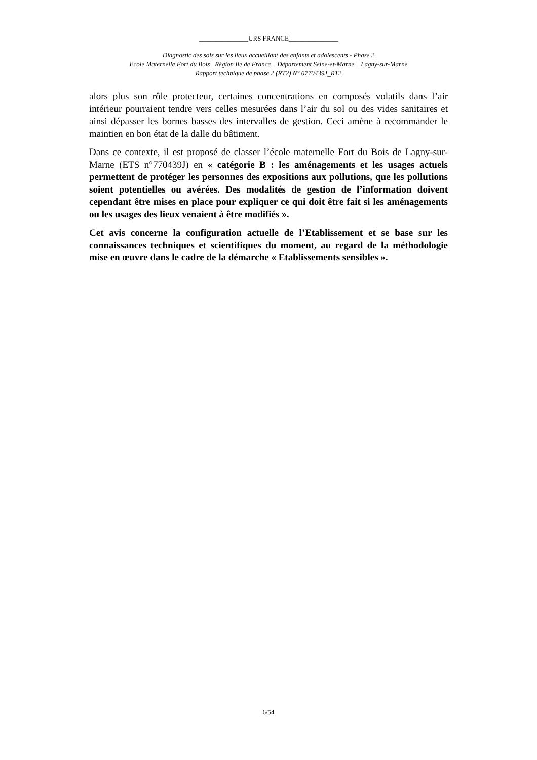_______________URS FRANCE_______________
Diagnostic des sols sur les lieux accueillant des enfants et adolescents - Phase 2
Ecole Maternelle Fort du Bois_ Région Ile de France _ Département Seine-et-Marne _ Lagny-sur-Marne
Rapport technique de phase 2 (RT2) N° 0770439J_RT2
alors plus son rôle protecteur, certaines concentrations en composés volatils dans l’air intérieur pourraient tendre vers celles mesurées dans l’air du sol ou des vides sanitaires et ainsi dépasser les bornes basses des intervalles de gestion. Ceci amène à recommander le maintien en bon état de la dalle du bâtiment.
Dans ce contexte, il est proposé de classer l’école maternelle Fort du Bois de Lagny-sur-Marne (ETS n°770439J) en « catégorie B : les aménagements et les usages actuels permettent de protéger les personnes des expositions aux pollutions, que les pollutions soient potentielles ou avérées. Des modalités de gestion de l’information doivent cependant être mises en place pour expliquer ce qui doit être fait si les aménagements ou les usages des lieux venaient à être modifiés ».
Cet avis concerne la configuration actuelle de l’Etablissement et se base sur les connaissances techniques et scientifiques du moment, au regard de la méthodologie mise en œuvre dans le cadre de la démarche « Etablissements sensibles ».
6/54